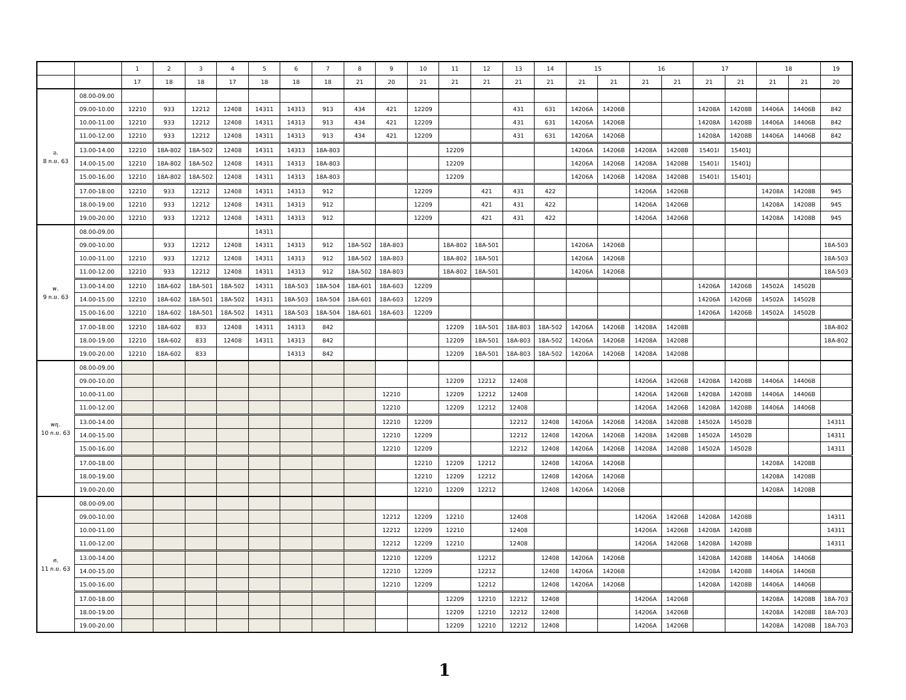| | | 1 | 2 | 3 | 4 | 5 | 6 | 7 | 8 | 9 | 10 | 11 | 12 | 13 | 14 | 15 | | 16 | | 17 | | 18 | | 19 |
| --- | --- | --- | --- | --- | --- | --- | --- | --- | --- | --- | --- | --- | --- | --- | --- | --- | --- | --- | --- | --- | --- | --- | --- | --- |
| | | 17 | 18 | 18 | 17 | 18 | 18 | 18 | 21 | 20 | 21 | 21 | 21 | 21 | 21 | 21 | 21 | 21 | 21 | 21 | 21 | 21 | 21 | 20 |
| อ. 8 ก.ย. 63 | 08.00-09.00 | | | | | | | | | | | | | | | | | | | | | | | |
| | 09.00-10.00 | 12210 | 933 | 12212 | 12408 | 14311 | 14313 | 913 | 434 | 421 | 12209 | | | 431 | 631 | 14206A | 14206B | | | 14208A | 14208B | 14406A | 14406B | 842 |
| | 10.00-11.00 | 12210 | 933 | 12212 | 12408 | 14311 | 14313 | 913 | 434 | 421 | 12209 | | | 431 | 631 | 14206A | 14206B | | | 14208A | 14208B | 14406A | 14406B | 842 |
| | 11.00-12.00 | 12210 | 933 | 12212 | 12408 | 14311 | 14313 | 913 | 434 | 421 | 12209 | | | 431 | 631 | 14206A | 14206B | | | 14208A | 14208B | 14406A | 14406B | 842 |
| | 13.00-14.00 | 12210 | 18A-802 | 18A-502 | 12408 | 14311 | 14313 | 18A-803 | | | | 12209 | | | | 14206A | 14206B | 14208A | 14208B | 15401I | 15401J | | | |
| | 14.00-15.00 | 12210 | 18A-802 | 18A-502 | 12408 | 14311 | 14313 | 18A-803 | | | | 12209 | | | | 14206A | 14206B | 14208A | 14208B | 15401I | 15401J | | | |
| | 15.00-16.00 | 12210 | 18A-802 | 18A-502 | 12408 | 14311 | 14313 | 18A-803 | | | | 12209 | | | | 14206A | 14206B | 14208A | 14208B | 15401I | 15401J | | | |
| | 17.00-18.00 | 12210 | 933 | 12212 | 12408 | 14311 | 14313 | 912 | | | 12209 | | 421 | 431 | 422 | | | 14206A | 14206B | | | 14208A | 14208B | 945 |
| | 18.00-19.00 | 12210 | 933 | 12212 | 12408 | 14311 | 14313 | 912 | | | 12209 | | 421 | 431 | 422 | | | 14206A | 14206B | | | 14208A | 14208B | 945 |
| | 19.00-20.00 | 12210 | 933 | 12212 | 12408 | 14311 | 14313 | 912 | | | 12209 | | 421 | 431 | 422 | | | 14206A | 14206B | | | 14208A | 14208B | 945 |
| พ. 9 ก.ย. 63 | 08.00-09.00 | | | | | 14311 | | | | | | | | | | | | | | | | | | |
| | 09.00-10.00 | | 933 | 12212 | 12408 | 14311 | 14313 | 912 | 18A-502 | 18A-803 | | 18A-802 | 18A-501 | | | 14206A | 14206B | | | | | | | 18A-503 |
| | 10.00-11.00 | 12210 | 933 | 12212 | 12408 | 14311 | 14313 | 912 | 18A-502 | 18A-803 | | 18A-802 | 18A-501 | | | 14206A | 14206B | | | | | | | 18A-503 |
| | 11.00-12.00 | 12210 | 933 | 12212 | 12408 | 14311 | 14313 | 912 | 18A-502 | 18A-803 | | 18A-802 | 18A-501 | | | 14206A | 14206B | | | | | | | 18A-503 |
| | 13.00-14.00 | 12210 | 18A-602 | 18A-501 | 18A-502 | 14311 | 18A-503 | 18A-504 | 18A-601 | 18A-603 | 12209 | | | | | | | | | 14206A | 14206B | 14502A | 14502B | |
| | 14.00-15.00 | 12210 | 18A-602 | 18A-501 | 18A-502 | 14311 | 18A-503 | 18A-504 | 18A-601 | 18A-603 | 12209 | | | | | | | | | 14206A | 14206B | 14502A | 14502B | |
| | 15.00-16.00 | 12210 | 18A-602 | 18A-501 | 18A-502 | 14311 | 18A-503 | 18A-504 | 18A-601 | 18A-603 | 12209 | | | | | | | | | 14206A | 14206B | 14502A | 14502B | |
| | 17.00-18.00 | 12210 | 18A-602 | 833 | 12408 | 14311 | 14313 | 842 | | | | 12209 | 18A-501 | 18A-803 | 18A-502 | 14206A | 14206B | 14208A | 14208B | | | | | 18A-802 |
| | 18.00-19.00 | 12210 | 18A-602 | 833 | 12408 | 14311 | 14313 | 842 | | | | 12209 | 18A-501 | 18A-803 | 18A-502 | 14206A | 14206B | 14208A | 14208B | | | | | 18A-802 |
| | 19.00-20.00 | 12210 | 18A-602 | 833 | | | 14313 | 842 | | | | 12209 | 18A-501 | 18A-803 | 18A-502 | 14206A | 14206B | 14208A | 14208B | | | | | |
| พฤ. 10 ก.ย. 63 | 08.00-09.00 | | | | | | | | | | | | | | | | | | | | | | | |
| | 09.00-10.00 | | | | | | | | | | | 12209 | 12212 | 12408 | | | | 14206A | 14206B | 14208A | 14208B | 14406A | 14406B | |
| | 10.00-11.00 | | | | | | | | | 12210 | | 12209 | 12212 | 12408 | | | | 14206A | 14206B | 14208A | 14208B | 14406A | 14406B | |
| | 11.00-12.00 | | | | | | | | | 12210 | | 12209 | 12212 | 12408 | | | | 14206A | 14206B | 14208A | 14208B | 14406A | 14406B | |
| | 13.00-14.00 | | | | | | | | | 12210 | 12209 | | | 12212 | 12408 | 14206A | 14206B | 14208A | 14208B | 14502A | 14502B | | | 14311 |
| | 14.00-15.00 | | | | | | | | | 12210 | 12209 | | | 12212 | 12408 | 14206A | 14206B | 14208A | 14208B | 14502A | 14502B | | | 14311 |
| | 15.00-16.00 | | | | | | | | | 12210 | 12209 | | | 12212 | 12408 | 14206A | 14206B | 14208A | 14208B | 14502A | 14502B | | | 14311 |
| | 17.00-18.00 | | | | | | | | | | 12210 | 12209 | 12212 | | 12408 | 14206A | 14206B | | | | | 14208A | 14208B | |
| | 18.00-19.00 | | | | | | | | | | 12210 | 12209 | 12212 | | 12408 | 14206A | 14206B | | | | | 14208A | 14208B | |
| | 19.00-20.00 | | | | | | | | | | 12210 | 12209 | 12212 | | 12408 | 14206A | 14206B | | | | | 14208A | 14208B | |
| ศ. 11 ก.ย. 63 | 08.00-09.00 | | | | | | | | | | | | | | | | | | | | | | | |
| | 09.00-10.00 | | | | | | | | | 12212 | 12209 | 12210 | | 12408 | | | | 14206A | 14206B | 14208A | 14208B | | | 14311 |
| | 10.00-11.00 | | | | | | | | | 12212 | 12209 | 12210 | | 12408 | | | | 14206A | 14206B | 14208A | 14208B | | | 14311 |
| | 11.00-12.00 | | | | | | | | | 12212 | 12209 | 12210 | | 12408 | | | | 14206A | 14206B | 14208A | 14208B | | | 14311 |
| | 13.00-14.00 | | | | | | | | | 12210 | 12209 | | 12212 | | 12408 | 14206A | 14206B | | | 14208A | 14208B | 14406A | 14406B | |
| | 14.00-15.00 | | | | | | | | | 12210 | 12209 | | 12212 | | 12408 | 14206A | 14206B | | | 14208A | 14208B | 14406A | 14406B | |
| | 15.00-16.00 | | | | | | | | | 12210 | 12209 | | 12212 | | 12408 | 14206A | 14206B | | | 14208A | 14208B | 14406A | 14406B | |
| | 17.00-18.00 | | | | | | | | | | | 12209 | 12210 | 12212 | 12408 | | | 14206A | 14206B | | | 14208A | 14208B | 18A-703 |
| | 18.00-19.00 | | | | | | | | | | | 12209 | 12210 | 12212 | 12408 | | | 14206A | 14206B | | | 14208A | 14208B | 18A-703 |
| | 19.00-20.00 | | | | | | | | | | | 12209 | 12210 | 12212 | 12408 | | | 14206A | 14206B | | | 14208A | 14208B | 18A-703 |
1